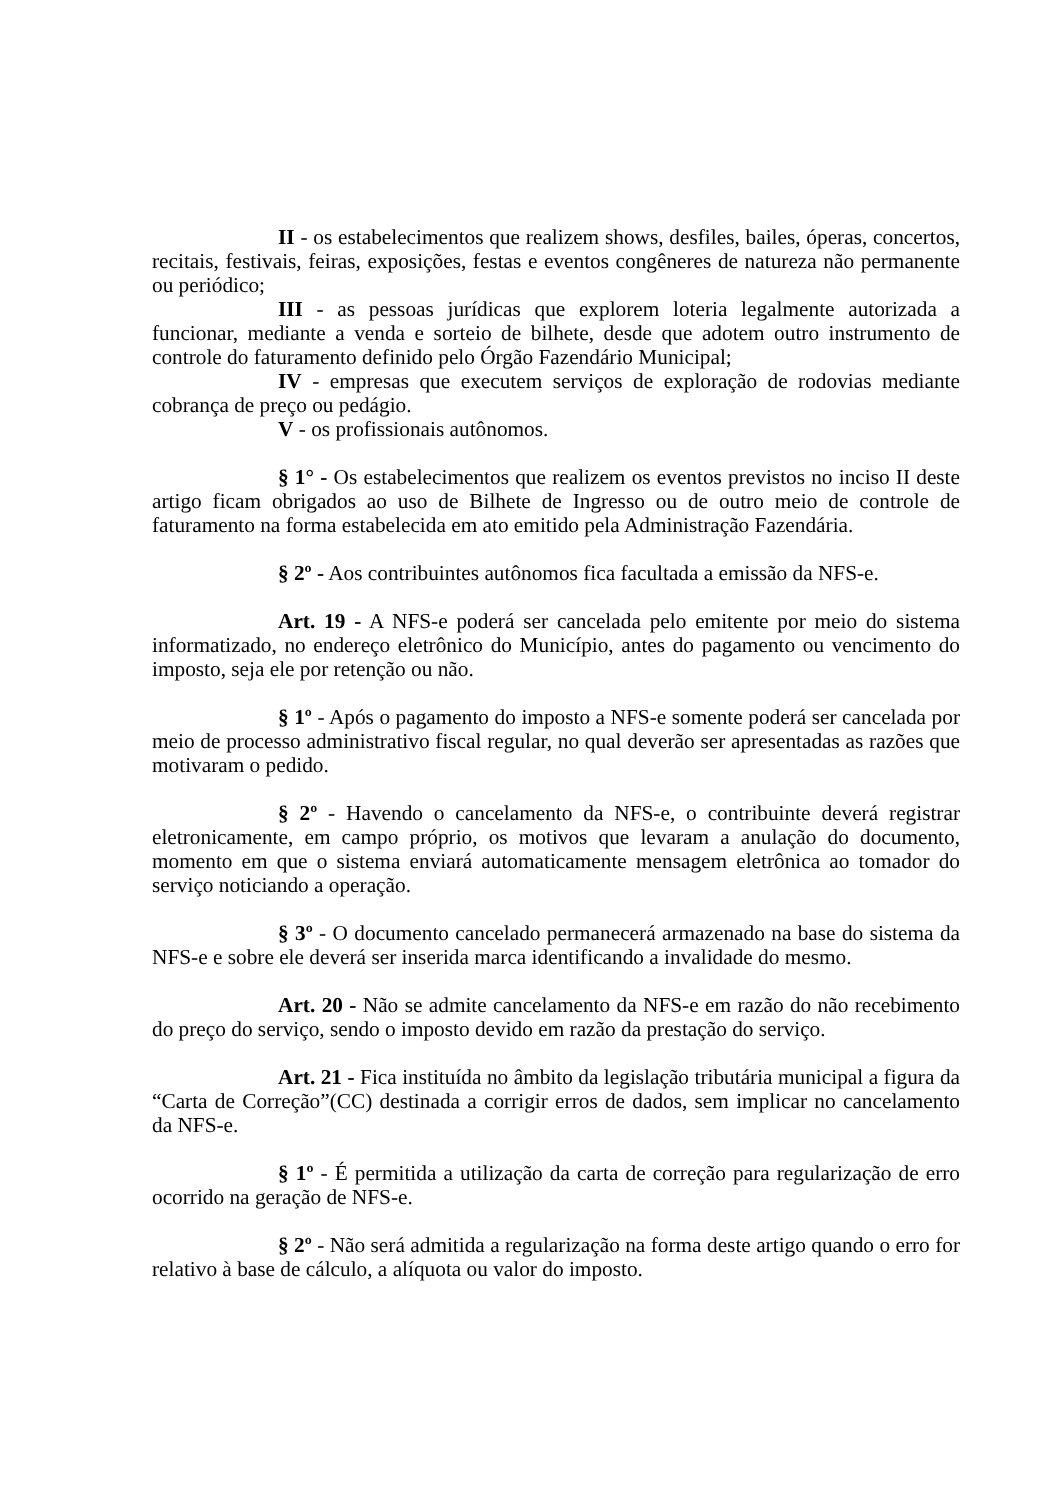II - os estabelecimentos que realizem shows, desfiles, bailes, óperas, concertos, recitais, festivais, feiras, exposições, festas e eventos congêneres de natureza não permanente ou periódico;
III - as pessoas jurídicas que explorem loteria legalmente autorizada a funcionar, mediante a venda e sorteio de bilhete, desde que adotem outro instrumento de controle do faturamento definido pelo Órgão Fazendário Municipal;
IV - empresas que executem serviços de exploração de rodovias mediante cobrança de preço ou pedágio.
V - os profissionais autônomos.
§ 1° - Os estabelecimentos que realizem os eventos previstos no inciso II deste artigo ficam obrigados ao uso de Bilhete de Ingresso ou de outro meio de controle de faturamento na forma estabelecida em ato emitido pela Administração Fazendária.
§ 2º - Aos contribuintes autônomos fica facultada a emissão da NFS-e.
Art. 19 - A NFS-e poderá ser cancelada pelo emitente por meio do sistema informatizado, no endereço eletrônico do Município, antes do pagamento ou vencimento do imposto, seja ele por retenção ou não.
§ 1º - Após o pagamento do imposto a NFS-e somente poderá ser cancelada por meio de processo administrativo fiscal regular, no qual deverão ser apresentadas as razões que motivaram o pedido.
§ 2º - Havendo o cancelamento da NFS-e, o contribuinte deverá registrar eletronicamente, em campo próprio, os motivos que levaram a anulação do documento, momento em que o sistema enviará automaticamente mensagem eletrônica ao tomador do serviço noticiando a operação.
§ 3º - O documento cancelado permanecerá armazenado na base do sistema da NFS-e e sobre ele deverá ser inserida marca identificando a invalidade do mesmo.
Art. 20 - Não se admite cancelamento da NFS-e em razão do não recebimento do preço do serviço, sendo o imposto devido em razão da prestação do serviço.
Art. 21 - Fica instituída no âmbito da legislação tributária municipal a figura da “Carta de Correção”(CC) destinada a corrigir erros de dados, sem implicar no cancelamento da NFS-e.
§ 1º - É permitida a utilização da carta de correção para regularização de erro ocorrido na geração de NFS-e.
§ 2º - Não será admitida a regularização na forma deste artigo quando o erro for relativo à base de cálculo, a alíquota ou valor do imposto.